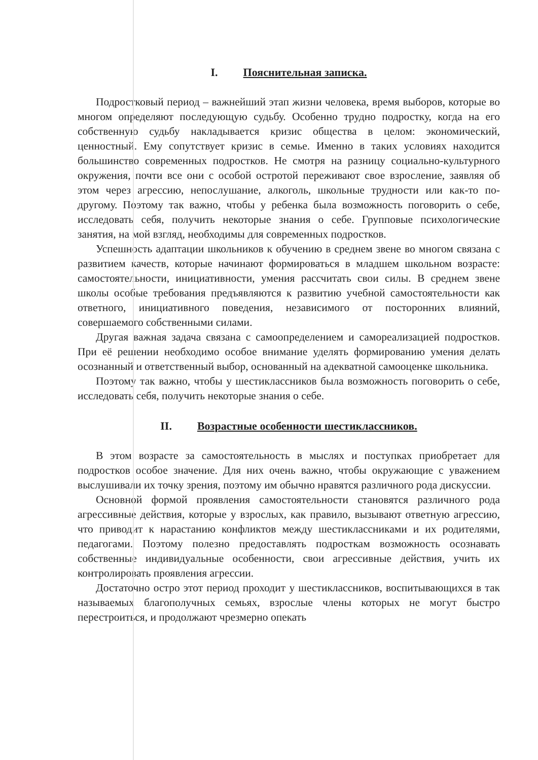I. Пояснительная записка.
Подростковый период – важнейший этап жизни человека, время выборов, которые во многом определяют последующую судьбу. Особенно трудно подростку, когда на его собственную судьбу накладывается кризис общества в целом: экономический, ценностный. Ему сопутствует кризис в семье. Именно в таких условиях находится большинство современных подростков. Не смотря на разницу социально-культурного окружения, почти все они с особой остротой переживают свое взросление, заявляя об этом через агрессию, непослушание, алкоголь, школьные трудности или как-то по-другому. Поэтому так важно, чтобы у ребенка была возможность поговорить о себе, исследовать себя, получить некоторые знания о себе. Групповые психологические занятия, на мой взгляд, необходимы для современных подростков.
Успешность адаптации школьников к обучению в среднем звене во многом связана с развитием качеств, которые начинают формироваться в младшем школьном возрасте: самостоятельности, инициативности, умения рассчитать свои силы. В среднем звене школы особые требования предъявляются к развитию учебной самостоятельности как ответного, инициативного поведения, независимого от посторонних влияний, совершаемого собственными силами.
Другая важная задача связана с самоопределением и самореализацией подростков. При её решении необходимо особое внимание уделять формированию умения делать осознанный и ответственный выбор, основанный на адекватной самооценке школьника.
Поэтому так важно, чтобы у шестиклассников была возможность поговорить о себе, исследовать себя, получить некоторые знания о себе.
II. Возрастные особенности шестиклассников.
В этом возрасте за самостоятельность в мыслях и поступках приобретает для подростков особое значение. Для них очень важно, чтобы окружающие с уважением выслушивали их точку зрения, поэтому им обычно нравятся различного рода дискуссии.
Основной формой проявления самостоятельности становятся различного рода агрессивные действия, которые у взрослых, как правило, вызывают ответную агрессию, что приводит к нарастанию конфликтов между шестиклассниками и их родителями, педагогами. Поэтому полезно предоставлять подросткам возможность осознавать собственные индивидуальные особенности, свои агрессивные действия, учить их контролировать проявления агрессии.
Достаточно остро этот период проходит у шестиклассников, воспитывающихся в так называемых благополучных семьях, взрослые члены которых не могут быстро перестроиться, и продолжают чрезмерно опекать